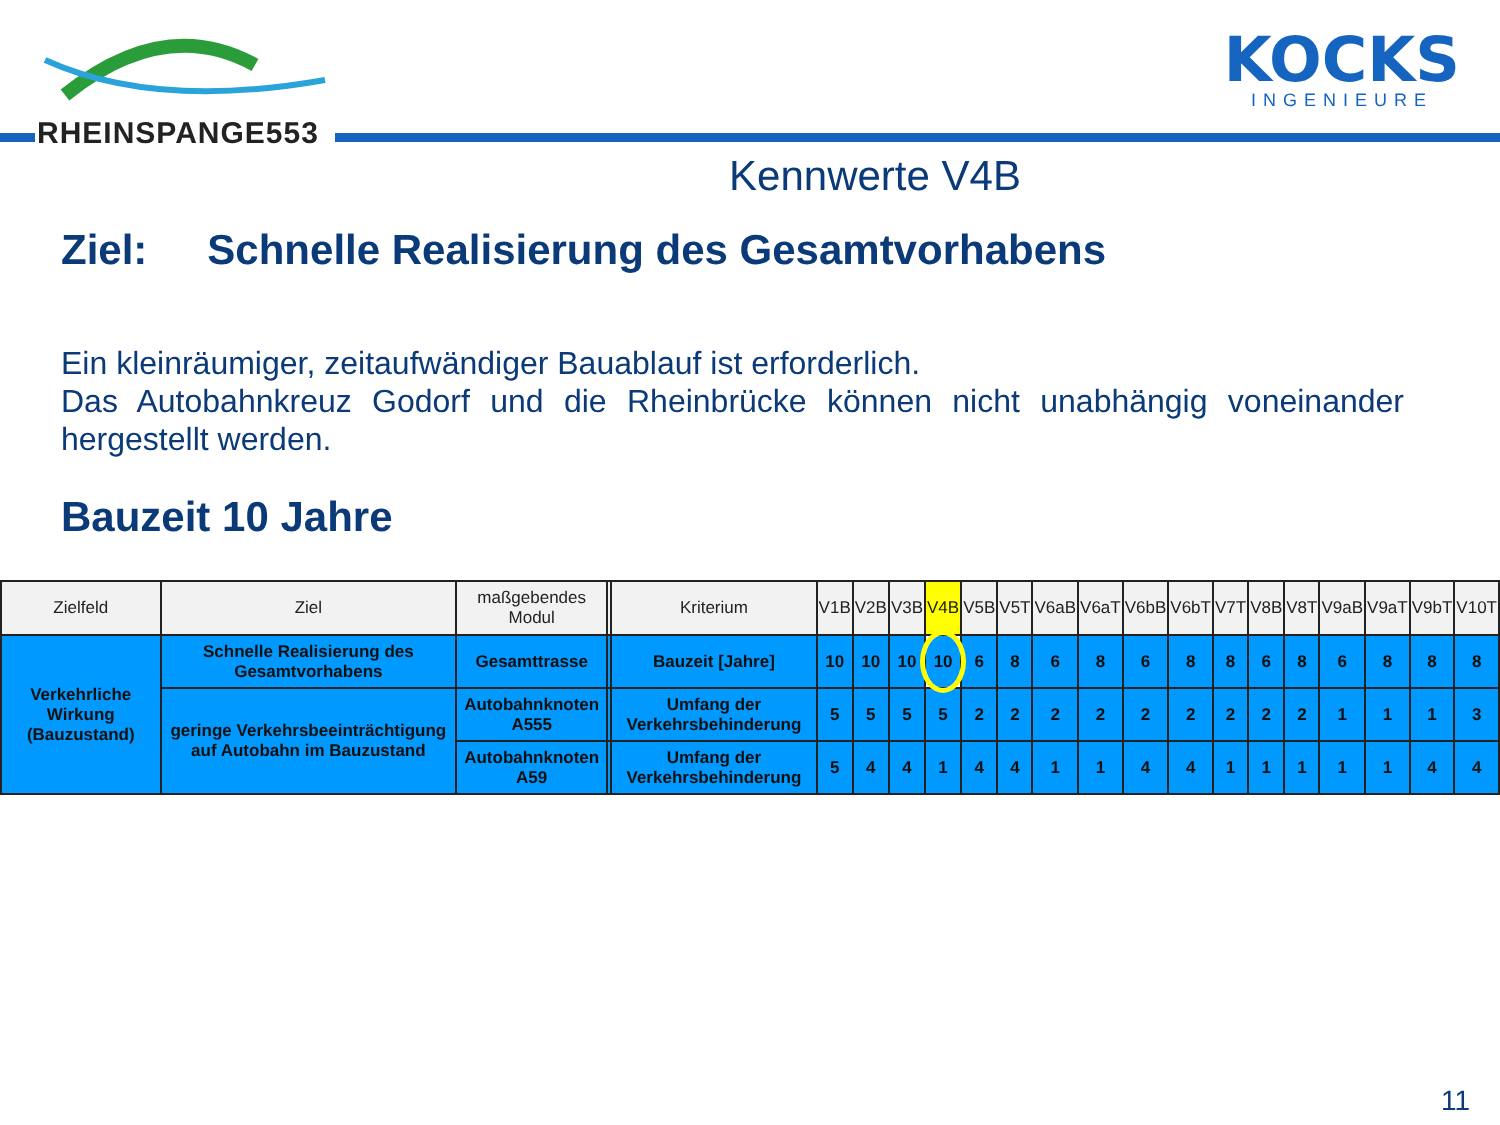RHEINSPANGE553
KOCKS
INGENIEURE
Kennwerte V4B
Ziel: Schnelle Realisierung des Gesamtvorhabens
Ein kleinräumiger, zeitaufwändiger Bauablauf ist erforderlich.
Das Autobahnkreuz Godorf und die Rheinbrücke können nicht unabhängig voneinander hergestellt werden.
Bauzeit 10 Jahre
| Zielfeld | Ziel | maßgebendes Modul | | Kriterium | V1B | V2B | V3B | V4B | V5B | V5T | V6aB | V6aT | V6bB | V6bT | V7T | V8B | V8T | V9aB | V9aT | V9bT | V10T |
| --- | --- | --- | --- | --- | --- | --- | --- | --- | --- | --- | --- | --- | --- | --- | --- | --- | --- | --- | --- | --- | --- |
| Verkehrliche Wirkung (Bauzustand) | Schnelle Realisierung des Gesamtvorhabens | Gesamttrasse | | Bauzeit [Jahre] | 10 | 10 | 10 | 10 | 6 | 8 | 6 | 8 | 6 | 8 | 8 | 6 | 8 | 6 | 8 | 8 | 8 |
| | geringe Verkehrsbeeinträchtigung auf Autobahn im Bauzustand | Autobahnknoten A555 | | Umfang der Verkehrsbehinderung | 5 | 5 | 5 | 5 | 2 | 2 | 2 | 2 | 2 | 2 | 2 | 2 | 2 | 1 | 1 | 1 | 3 |
| | | Autobahnknoten A59 | | Umfang der Verkehrsbehinderung | 5 | 4 | 4 | 1 | 4 | 4 | 1 | 1 | 4 | 4 | 1 | 1 | 1 | 1 | 1 | 4 | 4 |
11